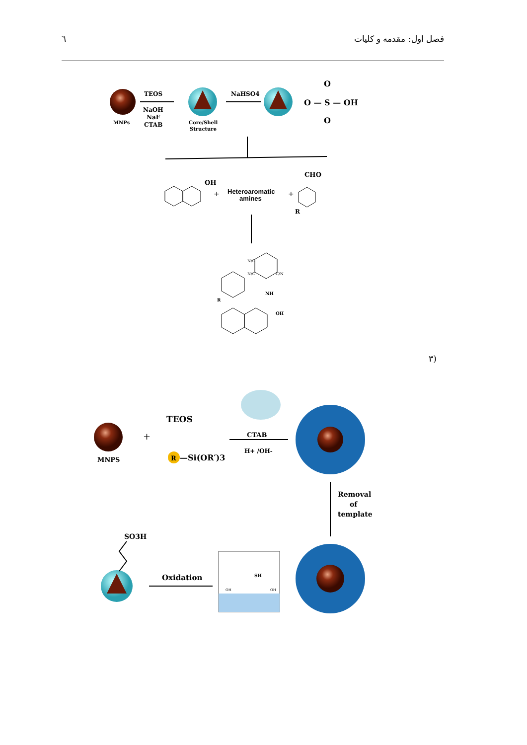٦ فصل اول: مقدمه و کلیات
MNPs
TEOS
NaOH
NaF
CTAB
Core/Shell
Structure
NaHSO4
O — S — OH
O
O
OH
+
Heteroaromatic
amines
+
CHO
R
NH
OH
R
N/C
N/C
C/N
(۳
MNPS
+
TEOS
R
—Si(OR′)3
CTAB
H+ /OH-
Removal
of
template
SH
OH
OH
Oxidation
SO3H